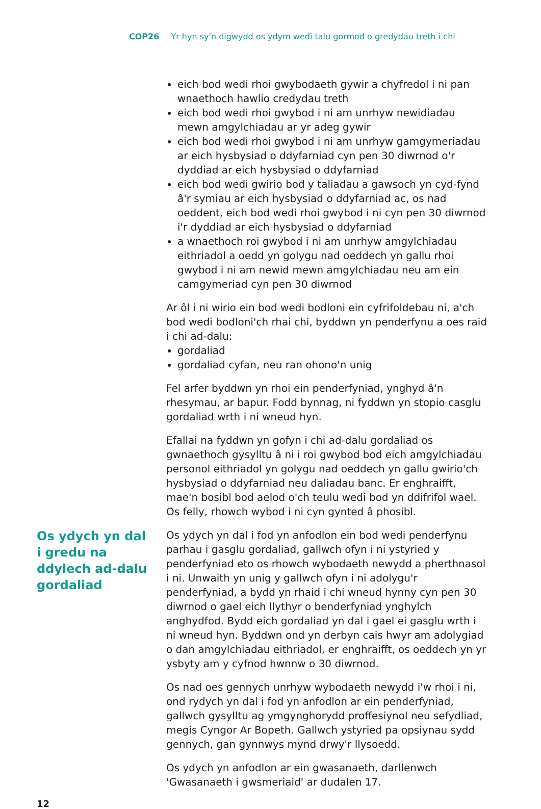COP26 Yr hyn sy'n digwydd os ydym wedi talu gormod o gredydau treth i chi
eich bod wedi rhoi gwybodaeth gywir a chyfredol i ni pan wnaethoch hawlio credydau treth
eich bod wedi rhoi gwybod i ni am unrhyw newidiadau mewn amgylchiadau ar yr adeg gywir
eich bod wedi rhoi gwybod i ni am unrhyw gamgymeriadau ar eich hysbysiad o ddyfarniad cyn pen 30 diwrnod o'r dyddiad ar eich hysbysiad o ddyfarniad
eich bod wedi gwirio bod y taliadau a gawsoch yn cyd-fynd â'r symiau ar eich hysbysiad o ddyfarniad ac, os nad oeddent, eich bod wedi rhoi gwybod i ni cyn pen 30 diwrnod i'r dyddiad ar eich hysbysiad o ddyfarniad
a wnaethoch roi gwybod i ni am unrhyw amgylchiadau eithriadol a oedd yn golygu nad oeddech yn gallu rhoi gwybod i ni am newid mewn amgylchiadau neu am ein camgymeriad cyn pen 30 diwrnod
Ar ôl i ni wirio ein bod wedi bodloni ein cyfrifoldebau ni, a'ch bod wedi bodloni'ch rhai chi, byddwn yn penderfynu a oes raid i chi ad-dalu:
gordaliad
gordaliad cyfan, neu ran ohono'n unig
Fel arfer byddwn yn rhoi ein penderfyniad, ynghyd â'n rhesymau, ar bapur. Fodd bynnag, ni fyddwn yn stopio casglu gordaliad wrth i ni wneud hyn.
Efallai na fyddwn yn gofyn i chi ad-dalu gordaliad os gwnaethoch gysylltu â ni i roi gwybod bod eich amgylchiadau personol eithriadol yn golygu nad oeddech yn gallu gwirio'ch hysbysiad o ddyfarniad neu daliadau banc. Er enghraifft, mae'n bosibl bod aelod o'ch teulu wedi bod yn ddifrifol wael. Os felly, rhowch wybod i ni cyn gynted â phosibl.
Os ydych yn dal i gredu na ddylech ad-dalu gordaliad
Os ydych yn dal i fod yn anfodlon ein bod wedi penderfynu parhau i gasglu gordaliad, gallwch ofyn i ni ystyried y penderfyniad eto os rhowch wybodaeth newydd a pherthnasol i ni. Unwaith yn unig y gallwch ofyn i ni adolygu'r penderfyniad, a bydd yn rhaid i chi wneud hynny cyn pen 30 diwrnod o gael eich llythyr o benderfyniad ynghylch anghydfod. Bydd eich gordaliad yn dal i gael ei gasglu wrth i ni wneud hyn. Byddwn ond yn derbyn cais hwyr am adolygiad o dan amgylchiadau eithriadol, er enghraifft, os oeddech yn yr ysbyty am y cyfnod hwnnw o 30 diwrnod.
Os nad oes gennych unrhyw wybodaeth newydd i'w rhoi i ni, ond rydych yn dal i fod yn anfodlon ar ein penderfyniad, gallwch gysylltu ag ymgynghorydd proffesiynol neu sefydliad, megis Cyngor Ar Bopeth. Gallwch ystyried pa opsiynau sydd gennych, gan gynnwys mynd drwy'r llysoedd.
Os ydych yn anfodlon ar ein gwasanaeth, darllenwch 'Gwasanaeth i gwsmeriaid' ar dudalen 17.
12